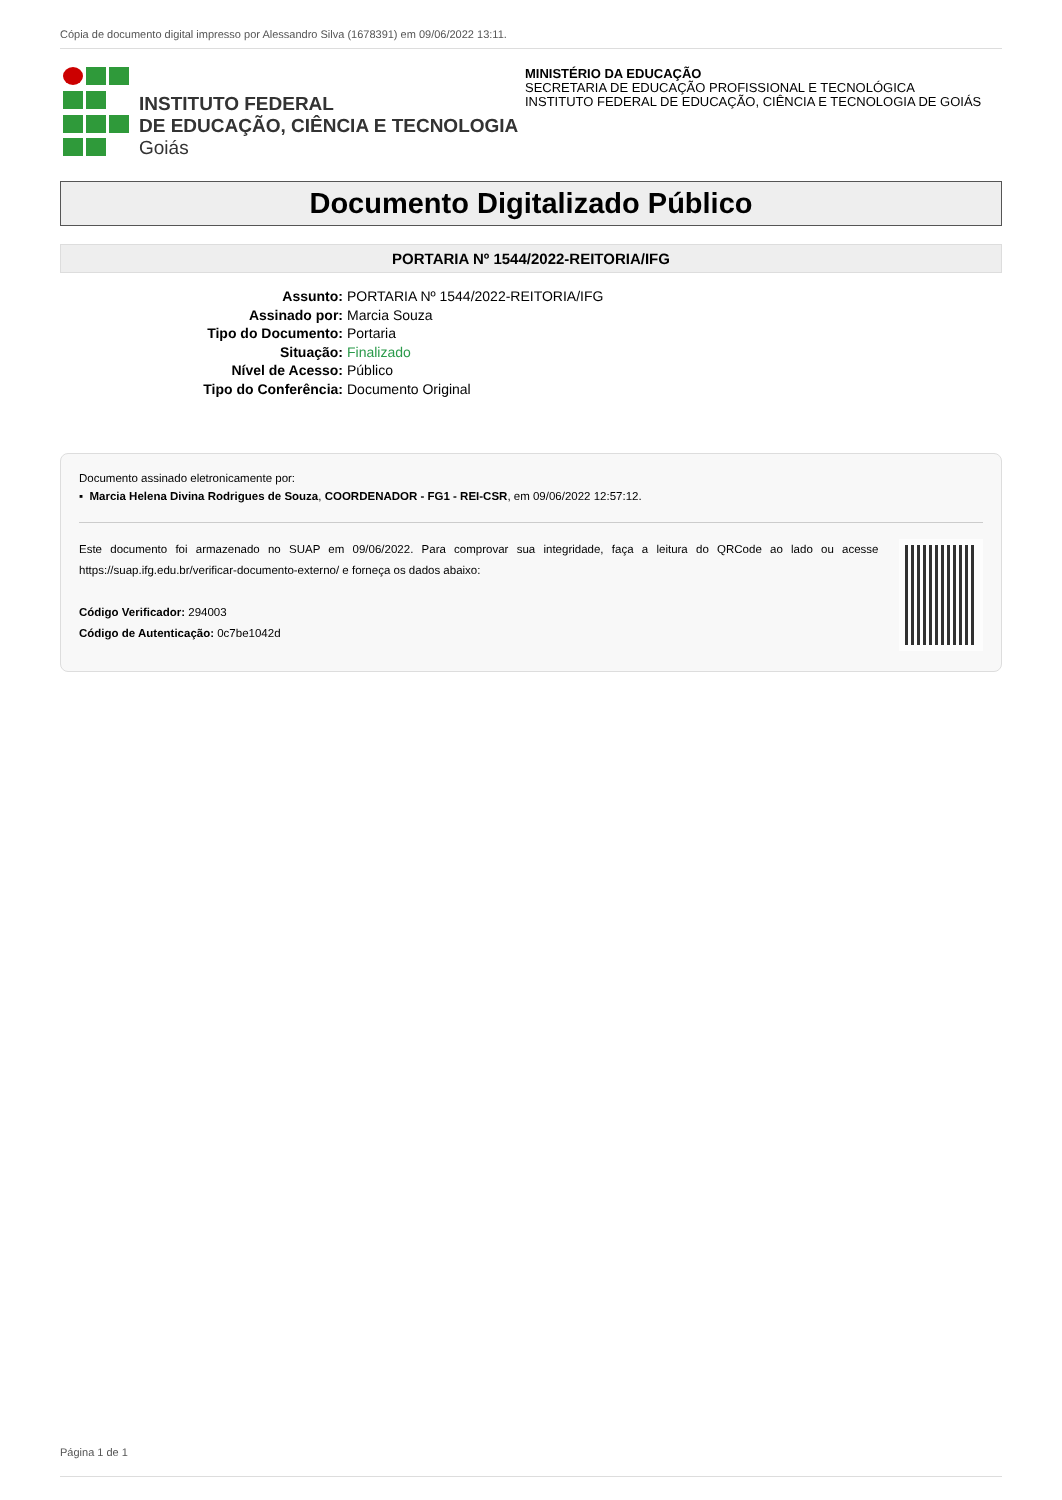Cópia de documento digital impresso por Alessandro Silva (1678391) em 09/06/2022 13:11.
INSTITUTO FEDERAL
DE EDUCAÇÃO, CIÊNCIA E TECNOLOGIA
Goiás
MINISTÉRIO DA EDUCAÇÃO
SECRETARIA DE EDUCAÇÃO PROFISSIONAL E TECNOLÓGICA
INSTITUTO FEDERAL DE EDUCAÇÃO, CIÊNCIA E TECNOLOGIA DE GOIÁS
Documento Digitalizado Público
PORTARIA Nº 1544/2022-REITORIA/IFG
Assunto: PORTARIA Nº 1544/2022-REITORIA/IFG
Assinado por: Marcia Souza
Tipo do Documento: Portaria
Situação: Finalizado
Nível de Acesso: Público
Tipo do Conferência: Documento Original
Documento assinado eletronicamente por:
▪ Marcia Helena Divina Rodrigues de Souza, COORDENADOR - FG1 - REI-CSR, em 09/06/2022 12:57:12.
Este documento foi armazenado no SUAP em 09/06/2022. Para comprovar sua integridade, faça a leitura do QRCode ao lado ou acesse https://suap.ifg.edu.br/verificar-documento-externo/ e forneça os dados abaixo:
Código Verificador: 294003
Código de Autenticação: 0c7be1042d
Página 1 de 1